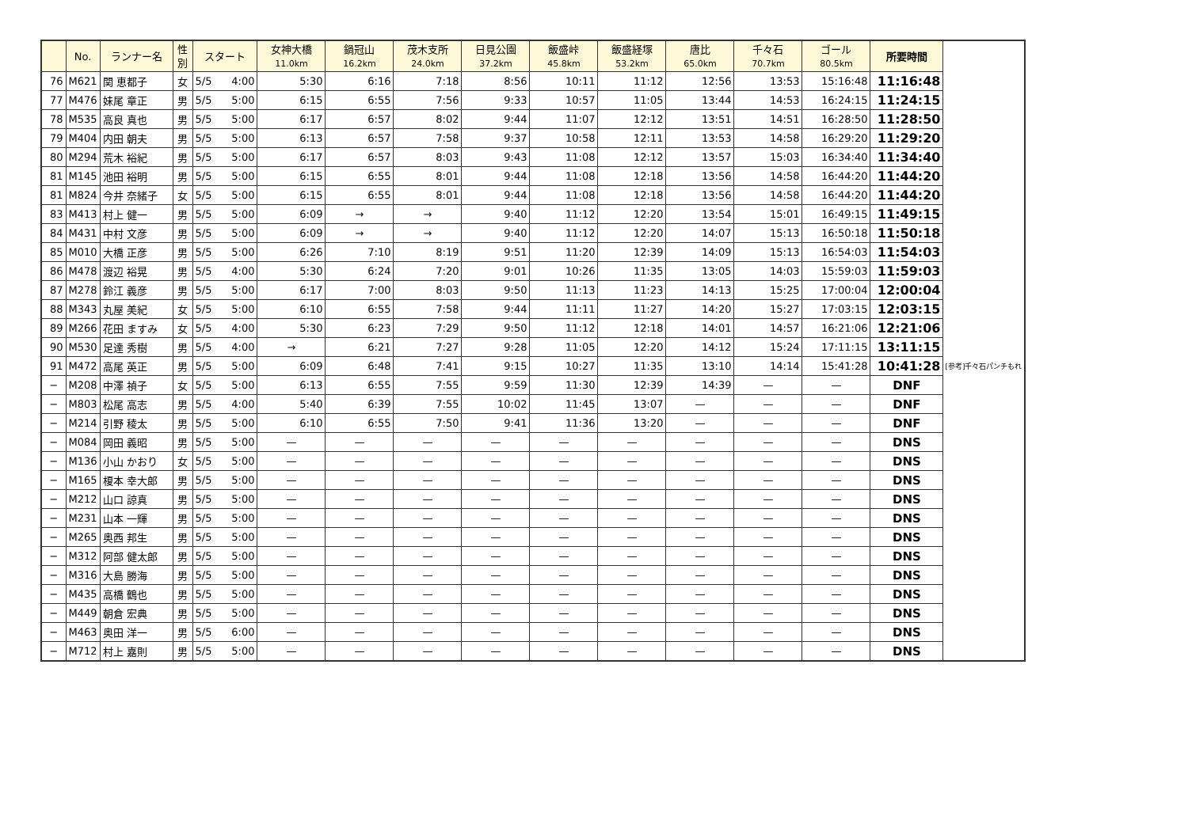| | No. | ランナー名 | 性 別 | スタート | 女神大橋 11.0km | 鍋冠山 16.2km | 茂木支所 24.0km | 日見公園 37.2km | 飯盛峠 45.8km | 飯盛経塚 53.2km | 唐比 65.0km | 千々石 70.7km | ゴール 80.5km | 所要時間 | |
| --- | --- | --- | --- | --- | --- | --- | --- | --- | --- | --- | --- | --- | --- | --- | --- |
| 76 | M621 | 関 恵都子 | 女 | 5/5 4:00 | 5:30 | 6:16 | 7:18 | 8:56 | 10:11 | 11:12 | 12:56 | 13:53 | 15:16:48 | 11:16:48 | |
| 77 | M476 | 妹尾 章正 | 男 | 5/5 5:00 | 6:15 | 6:55 | 7:56 | 9:33 | 10:57 | 11:05 | 13:44 | 14:53 | 16:24:15 | 11:24:15 | |
| 78 | M535 | 高良 真也 | 男 | 5/5 5:00 | 6:17 | 6:57 | 8:02 | 9:44 | 11:07 | 12:12 | 13:51 | 14:51 | 16:28:50 | 11:28:50 | |
| 79 | M404 | 内田 朝夫 | 男 | 5/5 5:00 | 6:13 | 6:57 | 7:58 | 9:37 | 10:58 | 12:11 | 13:53 | 14:58 | 16:29:20 | 11:29:20 | |
| 80 | M294 | 荒木 裕紀 | 男 | 5/5 5:00 | 6:17 | 6:57 | 8:03 | 9:43 | 11:08 | 12:12 | 13:57 | 15:03 | 16:34:40 | 11:34:40 | |
| 81 | M145 | 池田 裕明 | 男 | 5/5 5:00 | 6:15 | 6:55 | 8:01 | 9:44 | 11:08 | 12:18 | 13:56 | 14:58 | 16:44:20 | 11:44:20 | |
| 81 | M824 | 今井 奈緒子 | 女 | 5/5 5:00 | 6:15 | 6:55 | 8:01 | 9:44 | 11:08 | 12:18 | 13:56 | 14:58 | 16:44:20 | 11:44:20 | |
| 83 | M413 | 村上 健一 | 男 | 5/5 5:00 | 6:09 | → | → | 9:40 | 11:12 | 12:20 | 13:54 | 15:01 | 16:49:15 | 11:49:15 | |
| 84 | M431 | 中村 文彦 | 男 | 5/5 5:00 | 6:09 | → | → | 9:40 | 11:12 | 12:20 | 14:07 | 15:13 | 16:50:18 | 11:50:18 | |
| 85 | M010 | 大橋 正彦 | 男 | 5/5 5:00 | 6:26 | 7:10 | 8:19 | 9:51 | 11:20 | 12:39 | 14:09 | 15:13 | 16:54:03 | 11:54:03 | |
| 86 | M478 | 渡辺 裕晃 | 男 | 5/5 4:00 | 5:30 | 6:24 | 7:20 | 9:01 | 10:26 | 11:35 | 13:05 | 14:03 | 15:59:03 | 11:59:03 | |
| 87 | M278 | 鈴江 義彦 | 男 | 5/5 5:00 | 6:17 | 7:00 | 8:03 | 9:50 | 11:13 | 11:23 | 14:13 | 15:25 | 17:00:04 | 12:00:04 | |
| 88 | M343 | 丸屋 美紀 | 女 | 5/5 5:00 | 6:10 | 6:55 | 7:58 | 9:44 | 11:11 | 11:27 | 14:20 | 15:27 | 17:03:15 | 12:03:15 | |
| 89 | M266 | 花田 ますみ | 女 | 5/5 4:00 | 5:30 | 6:23 | 7:29 | 9:50 | 11:12 | 12:18 | 14:01 | 14:57 | 16:21:06 | 12:21:06 | |
| 90 | M530 | 足達 秀樹 | 男 | 5/5 4:00 | → | 6:21 | 7:27 | 9:28 | 11:05 | 12:20 | 14:12 | 15:24 | 17:11:15 | 13:11:15 | |
| 91 | M472 | 高尾 英正 | 男 | 5/5 5:00 | 6:09 | 6:48 | 7:41 | 9:15 | 10:27 | 11:35 | 13:10 | 14:14 | 15:41:28 | 10:41:28 | [参考]千々石パンチもれ |
| − | M208 | 中澤 禎子 | 女 | 5/5 5:00 | 6:13 | 6:55 | 7:55 | 9:59 | 11:30 | 12:39 | 14:39 | — | — | DNF | |
| − | M803 | 松尾 高志 | 男 | 5/5 4:00 | 5:40 | 6:39 | 7:55 | 10:02 | 11:45 | 13:07 | — | — | — | DNF | |
| − | M214 | 引野 稜太 | 男 | 5/5 5:00 | 6:10 | 6:55 | 7:50 | 9:41 | 11:36 | 13:20 | — | — | — | DNF | |
| − | M084 | 岡田 義昭 | 男 | 5/5 5:00 | — | — | — | — | — | — | — | — | — | DNS | |
| − | M136 | 小山 かおり | 女 | 5/5 5:00 | — | — | — | — | — | — | — | — | — | DNS | |
| − | M165 | 榎本 幸大郎 | 男 | 5/5 5:00 | — | — | — | — | — | — | — | — | — | DNS | |
| − | M212 | 山口 諒真 | 男 | 5/5 5:00 | — | — | — | — | — | — | — | — | — | DNS | |
| − | M231 | 山本 一輝 | 男 | 5/5 5:00 | — | — | — | — | — | — | — | — | — | DNS | |
| − | M265 | 奥西 邦生 | 男 | 5/5 5:00 | — | — | — | — | — | — | — | — | — | DNS | |
| − | M312 | 阿部 健太郎 | 男 | 5/5 5:00 | — | — | — | — | — | — | — | — | — | DNS | |
| − | M316 | 大島 勝海 | 男 | 5/5 5:00 | — | — | — | — | — | — | — | — | — | DNS | |
| − | M435 | 高橋 鶴也 | 男 | 5/5 5:00 | — | — | — | — | — | — | — | — | — | DNS | |
| − | M449 | 朝倉 宏典 | 男 | 5/5 5:00 | — | — | — | — | — | — | — | — | — | DNS | |
| − | M463 | 奥田 洋一 | 男 | 5/5 6:00 | — | — | — | — | — | — | — | — | — | DNS | |
| − | M712 | 村上 嘉則 | 男 | 5/5 5:00 | — | — | — | — | — | — | — | — | — | DNS | |